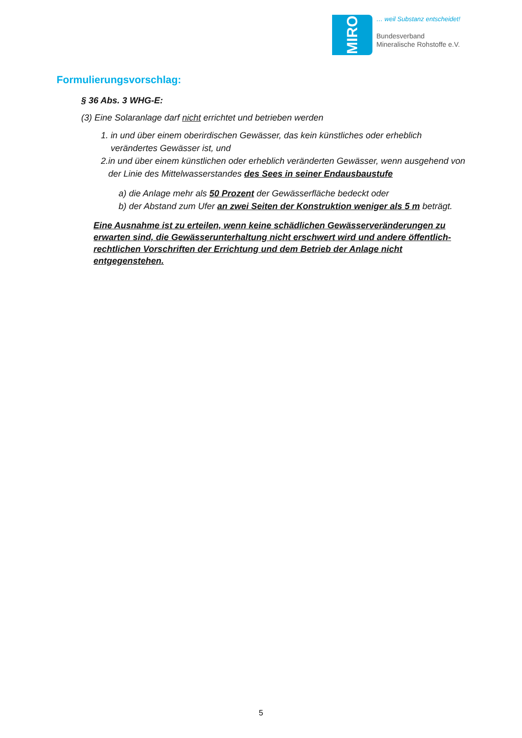MIRO
… weil Substanz entscheidet!
Bundesverband
Mineralische Rohstoffe e.V.
Formulierungsvorschlag:
§ 36 Abs. 3 WHG-E:
(3) Eine Solaranlage darf nicht errichtet und betrieben werden
1. in und über einem oberirdischen Gewässer, das kein künstliches oder erheblich verändertes Gewässer ist, und
2. in und über einem künstlichen oder erheblich veränderten Gewässer, wenn ausgehend von der Linie des Mittelwasserstandes des Sees in seiner Endausbaustufe
a) die Anlage mehr als 50 Prozent der Gewässerfläche bedeckt oder
b) der Abstand zum Ufer an zwei Seiten der Konstruktion weniger als 5 m beträgt.
Eine Ausnahme ist zu erteilen, wenn keine schädlichen Gewässerveränderungen zu erwarten sind, die Gewässerunterhaltung nicht erschwert wird und andere öffentlich-rechtlichen Vorschriften der Errichtung und dem Betrieb der Anlage nicht entgegenstehen.
5